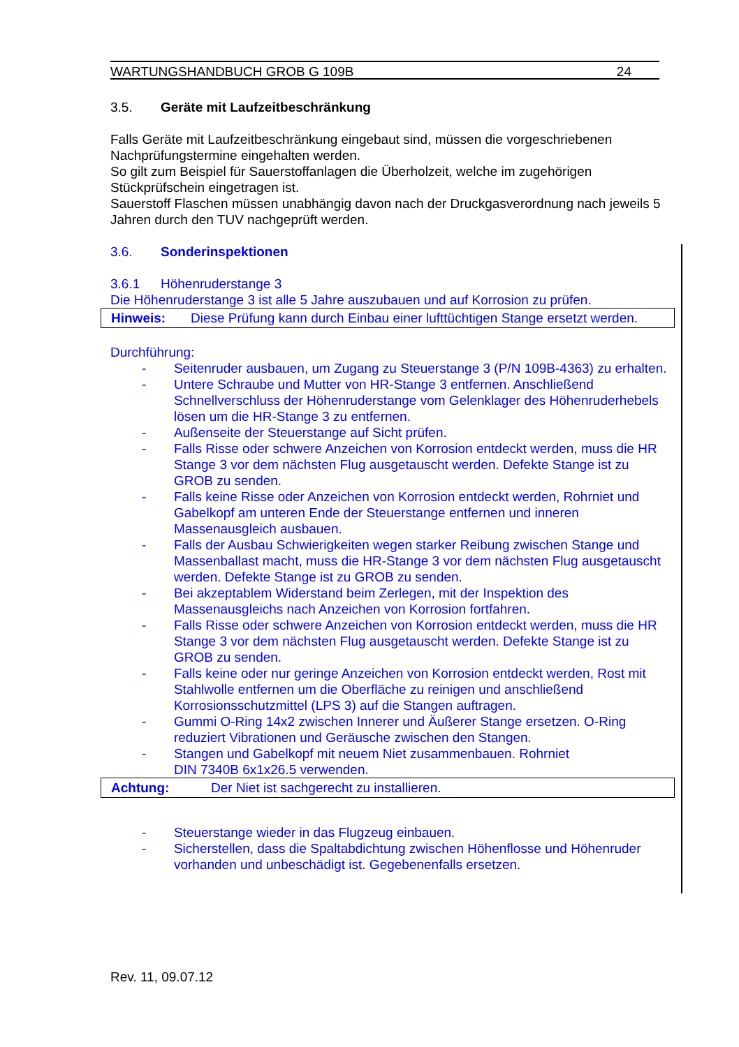WARTUNGSHANDBUCH GROB G 109B 24
3.5. Geräte mit Laufzeitbeschränkung
Falls Geräte mit Laufzeitbeschränkung eingebaut sind, müssen die vorgeschriebenen Nachprüfungstermine eingehalten werden.
So gilt zum Beispiel für Sauerstoffanlagen die Überholzeit, welche im zugehörigen Stückprüfschein eingetragen ist.
Sauerstoff Flaschen müssen unabhängig davon nach der Druckgasverordnung nach jeweils 5 Jahren durch den TUV nachgeprüft werden.
3.6. Sonderinspektionen
3.6.1 Höhenruderstange 3
Die Höhenruderstange 3 ist alle 5 Jahre auszubauen und auf Korrosion zu prüfen.
Hinweis: Diese Prüfung kann durch Einbau einer lufttüchtigen Stange ersetzt werden.
Durchführung:
- Seitenruder ausbauen, um Zugang zu Steuerstange 3 (P/N 109B-4363) zu erhalten.
- Untere Schraube und Mutter von HR-Stange 3 entfernen. Anschließend Schnellverschluss der Höhenruderstange vom Gelenklager des Höhenruderhebels lösen um die HR-Stange 3 zu entfernen.
- Außenseite der Steuerstange auf Sicht prüfen.
- Falls Risse oder schwere Anzeichen von Korrosion entdeckt werden, muss die HR Stange 3 vor dem nächsten Flug ausgetauscht werden. Defekte Stange ist zu GROB zu senden.
- Falls keine Risse oder Anzeichen von Korrosion entdeckt werden, Rohrniet und Gabelkopf am unteren Ende der Steuerstange entfernen und inneren Massenausgleich ausbauen.
- Falls der Ausbau Schwierigkeiten wegen starker Reibung zwischen Stange und Massenballast macht, muss die HR-Stange 3 vor dem nächsten Flug ausgetauscht werden. Defekte Stange ist zu GROB zu senden.
- Bei akzeptablem Widerstand beim Zerlegen, mit der Inspektion des Massenausgleichs nach Anzeichen von Korrosion fortfahren.
- Falls Risse oder schwere Anzeichen von Korrosion entdeckt werden, muss die HR Stange 3 vor dem nächsten Flug ausgetauscht werden. Defekte Stange ist zu GROB zu senden.
- Falls keine oder nur geringe Anzeichen von Korrosion entdeckt werden, Rost mit Stahlwolle entfernen um die Oberfläche zu reinigen und anschließend Korrosionsschutzmittel (LPS 3) auf die Stangen auftragen.
- Gummi O-Ring 14x2 zwischen Innerer und Äußerer Stange ersetzen. O-Ring reduziert Vibrationen und Geräusche zwischen den Stangen.
- Stangen und Gabelkopf mit neuem Niet zusammenbauen. Rohrniet
DIN 7340B 6x1x26.5 verwenden.
Achtung: Der Niet ist sachgerecht zu installieren.
- Steuerstange wieder in das Flugzeug einbauen.
- Sicherstellen, dass die Spaltabdichtung zwischen Höhenflosse und Höhenruder vorhanden und unbeschädigt ist. Gegebenenfalls ersetzen.
Rev. 11, 09.07.12